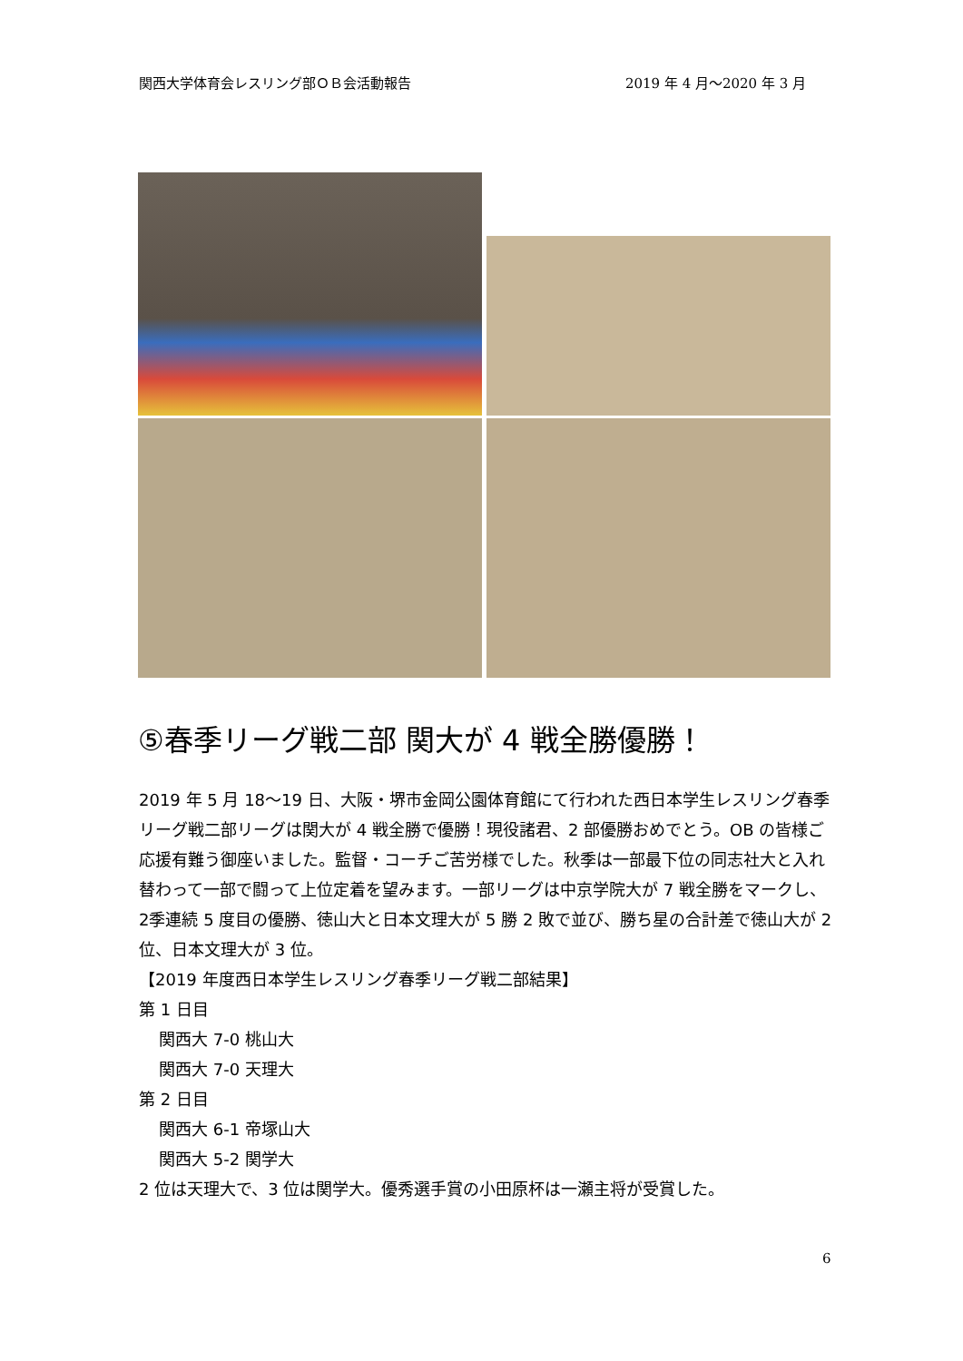関西大学体育会レスリング部ＯＢ会活動報告 2019 年 4 月～2020 年 3 月
⑤春季リーグ戦二部 関大が 4 戦全勝優勝！
2019 年 5 月 18～19 日、大阪・堺市金岡公園体育館にて行われた西日本学生レスリング春季リーグ戦二部リーグは関大が 4 戦全勝で優勝！現役諸君、2 部優勝おめでとう。OB の皆様ご応援有難う御座いました。監督・コーチご苦労様でした。秋季は一部最下位の同志社大と入れ替わって一部で闘って上位定着を望みます。一部リーグは中京学院大が 7 戦全勝をマークし、2季連続 5 度目の優勝、徳山大と日本文理大が 5 勝 2 敗で並び、勝ち星の合計差で徳山大が 2 位、日本文理大が 3 位。
【2019 年度西日本学生レスリング春季リーグ戦二部結果】
第 1 日目
関西大 7-0 桃山大
関西大 7-0 天理大
第 2 日目
関西大 6-1 帝塚山大
関西大 5-2 関学大
2 位は天理大で、3 位は関学大。優秀選手賞の小田原杯は一瀬主将が受賞した。
6